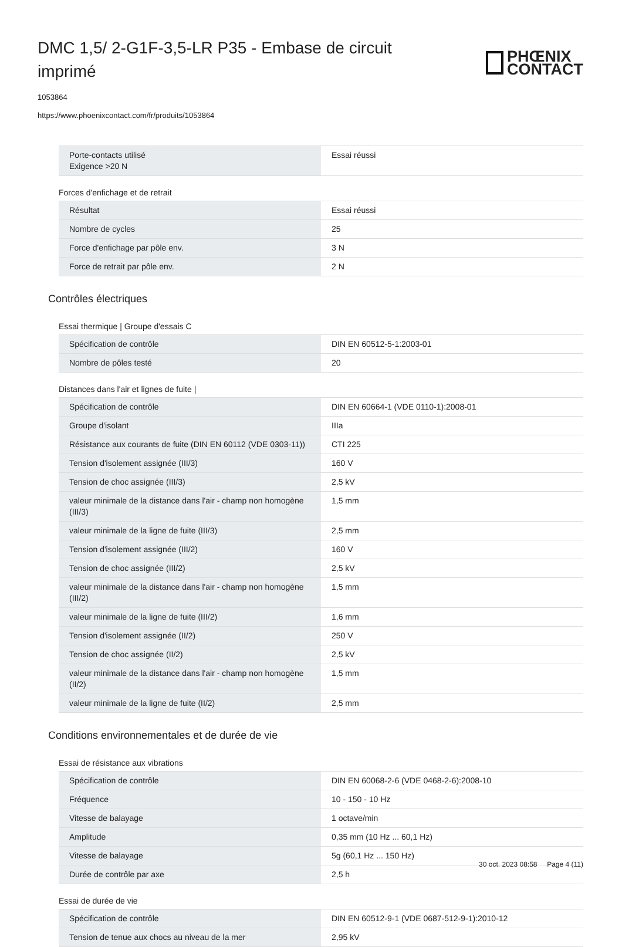DMC 1,5/ 2-G1F-3,5-LR P35 - Embase de circuit imprimé
PHŒNIX
CONTACT
1053864
https://www.phoenixcontact.com/fr/produits/1053864
| Porte-contacts utilisé Exigence >20 N | Essai réussi |
Forces d'enfichage et de retrait
| Résultat | Essai réussi |
| Nombre de cycles | 25 |
| Force d'enfichage par pôle env. | 3 N |
| Force de retrait par pôle env. | 2 N |
Contrôles électriques
Essai thermique | Groupe d'essais C
| Spécification de contrôle | DIN EN 60512-5-1:2003-01 |
| Nombre de pôles testé | 20 |
Distances dans l'air et lignes de fuite |
| Spécification de contrôle | DIN EN 60664-1 (VDE 0110-1):2008-01 |
| Groupe d'isolant | IIIa |
| Résistance aux courants de fuite (DIN EN 60112 (VDE 0303-11)) | CTI 225 |
| Tension d'isolement assignée (III/3) | 160 V |
| Tension de choc assignée (III/3) | 2,5 kV |
| valeur minimale de la distance dans l'air - champ non homogène (III/3) | 1,5 mm |
| valeur minimale de la ligne de fuite (III/3) | 2,5 mm |
| Tension d'isolement assignée (III/2) | 160 V |
| Tension de choc assignée (III/2) | 2,5 kV |
| valeur minimale de la distance dans l'air - champ non homogène (III/2) | 1,5 mm |
| valeur minimale de la ligne de fuite (III/2) | 1,6 mm |
| Tension d'isolement assignée (II/2) | 250 V |
| Tension de choc assignée (II/2) | 2,5 kV |
| valeur minimale de la distance dans l'air - champ non homogène (II/2) | 1,5 mm |
| valeur minimale de la ligne de fuite (II/2) | 2,5 mm |
Conditions environnementales et de durée de vie
Essai de résistance aux vibrations
| Spécification de contrôle | DIN EN 60068-2-6 (VDE 0468-2-6):2008-10 |
| Fréquence | 10 - 150 - 10 Hz |
| Vitesse de balayage | 1 octave/min |
| Amplitude | 0,35 mm (10 Hz ... 60,1 Hz) |
| Vitesse de balayage | 5g (60,1 Hz ... 150 Hz) |
| Durée de contrôle par axe | 2,5 h |
Essai de durée de vie
| Spécification de contrôle | DIN EN 60512-9-1 (VDE 0687-512-9-1):2010-12 |
| Tension de tenue aux chocs au niveau de la mer | 2,95 kV |
30 oct. 2023 08:58 Page 4 (11)